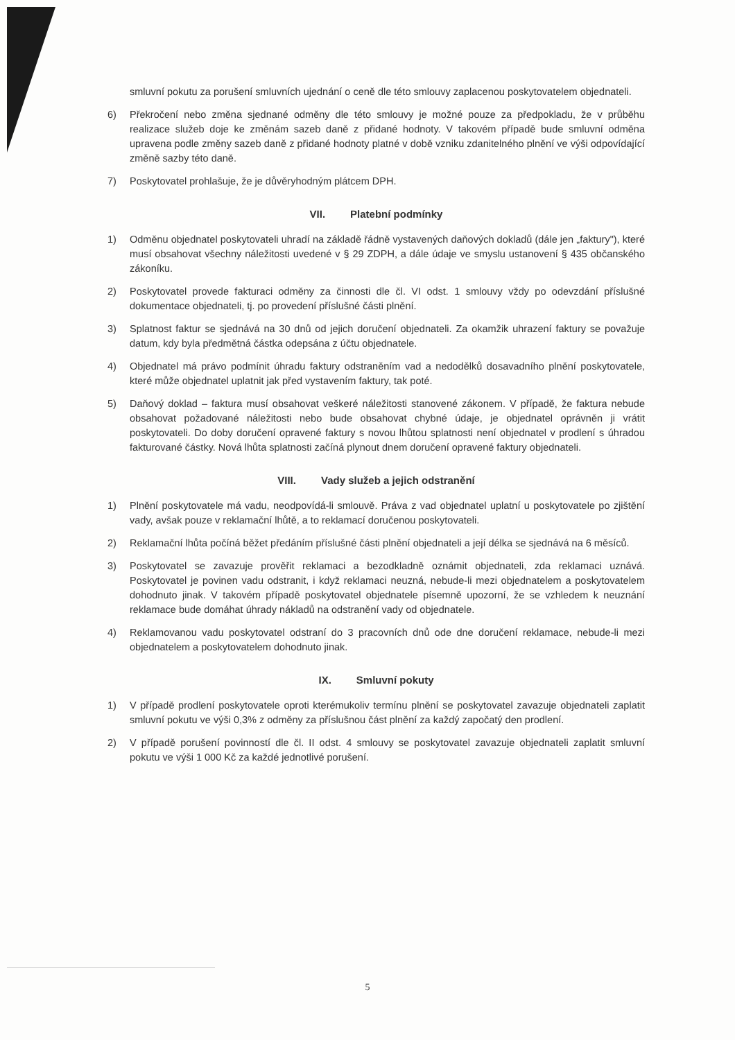smluvní pokutu za porušení smluvních ujednání o ceně dle této smlouvy zaplacenou poskytovatelem objednateli.
6) Překročení nebo změna sjednané odměny dle této smlouvy je možné pouze za předpokladu, že v průběhu realizace služeb doje ke změnám sazeb daně z přidané hodnoty. V takovém případě bude smluvní odměna upravena podle změny sazeb daně z přidané hodnoty platné v době vzniku zdanitelného plnění ve výši odpovídající změně sazby této daně.
7) Poskytovatel prohlašuje, že je důvěryhodným plátcem DPH.
VII. Platební podmínky
1) Odměnu objednatel poskytovateli uhradí na základě řádně vystavených daňových dokladů (dále jen „faktury"), které musí obsahovat všechny náležitosti uvedené v § 29 ZDPH, a dále údaje ve smyslu ustanovení § 435 občanského zákoníku.
2) Poskytovatel provede fakturaci odměny za činnosti dle čl. VI odst. 1 smlouvy vždy po odevzdání příslušné dokumentace objednateli, tj. po provedení příslušné části plnění.
3) Splatnost faktur se sjednává na 30 dnů od jejich doručení objednateli. Za okamžik uhrazení faktury se považuje datum, kdy byla předmětná částka odepsána z účtu objednatele.
4) Objednatel má právo podmínit úhradu faktury odstraněním vad a nedodělků dosavadního plnění poskytovatele, které může objednatel uplatnit jak před vystavením faktury, tak poté.
5) Daňový doklad – faktura musí obsahovat veškeré náležitosti stanovené zákonem. V případě, že faktura nebude obsahovat požadované náležitosti nebo bude obsahovat chybné údaje, je objednatel oprávněn ji vrátit poskytovateli. Do doby doručení opravené faktury s novou lhůtou splatnosti není objednatel v prodlení s úhradou fakturované částky. Nová lhůta splatnosti začíná plynout dnem doručení opravené faktury objednateli.
VIII. Vady služeb a jejich odstranění
1) Plnění poskytovatele má vadu, neodpovídá-li smlouvě. Práva z vad objednatel uplatní u poskytovatele po zjištění vady, avšak pouze v reklamační lhůtě, a to reklamací doručenou poskytovateli.
2) Reklamační lhůta počíná běžet předáním příslušné části plnění objednateli a její délka se sjednává na 6 měsíců.
3) Poskytovatel se zavazuje prověřit reklamaci a bezodkladně oznámit objednateli, zda reklamaci uznává. Poskytovatel je povinen vadu odstranit, i když reklamaci neuzná, nebude-li mezi objednatelem a poskytovatelem dohodnuto jinak. V takovém případě poskytovatel objednatele písemně upozorní, že se vzhledem k neuznání reklamace bude domáhat úhrady nákladů na odstranění vady od objednatele.
4) Reklamovanou vadu poskytovatel odstraní do 3 pracovních dnů ode dne doručení reklamace, nebude-li mezi objednatelem a poskytovatelem dohodnuto jinak.
IX. Smluvní pokuty
1) V případě prodlení poskytovatele oproti kterémukoliv termínu plnění se poskytovatel zavazuje objednateli zaplatit smluvní pokutu ve výši 0,3% z odměny za příslušnou část plnění za každý započatý den prodlení.
2) V případě porušení povinností dle čl. II odst. 4 smlouvy se poskytovatel zavazuje objednateli zaplatit smluvní pokutu ve výši 1 000 Kč za každé jednotlivé porušení.
5